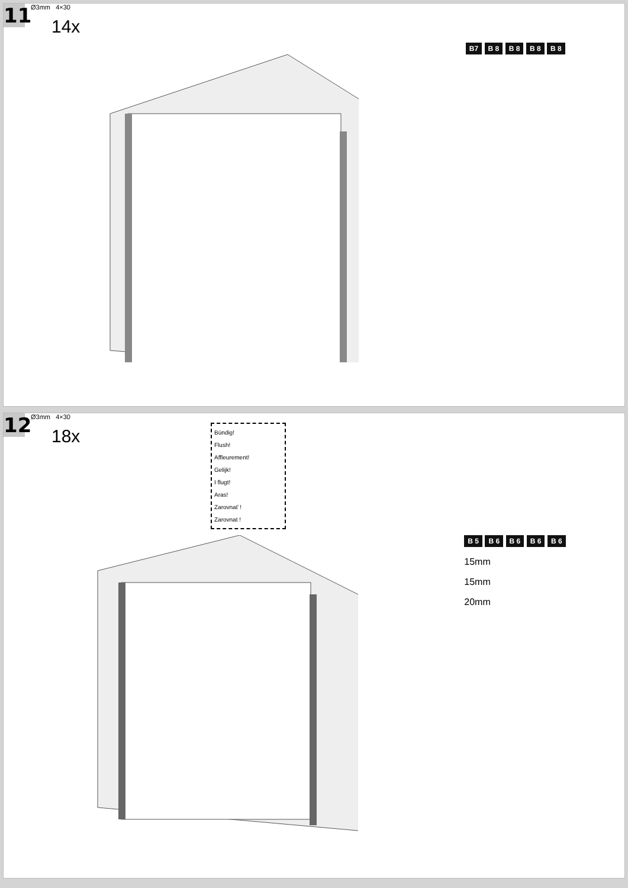11
Ø3mm 4×30
14x
B7 B 8 B 8 B 8 B 8
12
Ø3mm 4×30
18x
Bündig!
Flush!
Affleurement!
Gelijk!
I flugt!
Aras!
Zarovnať !
Zarovnat !
B 5 B 6 B 6 B 6 B 6
15mm
15mm
20mm